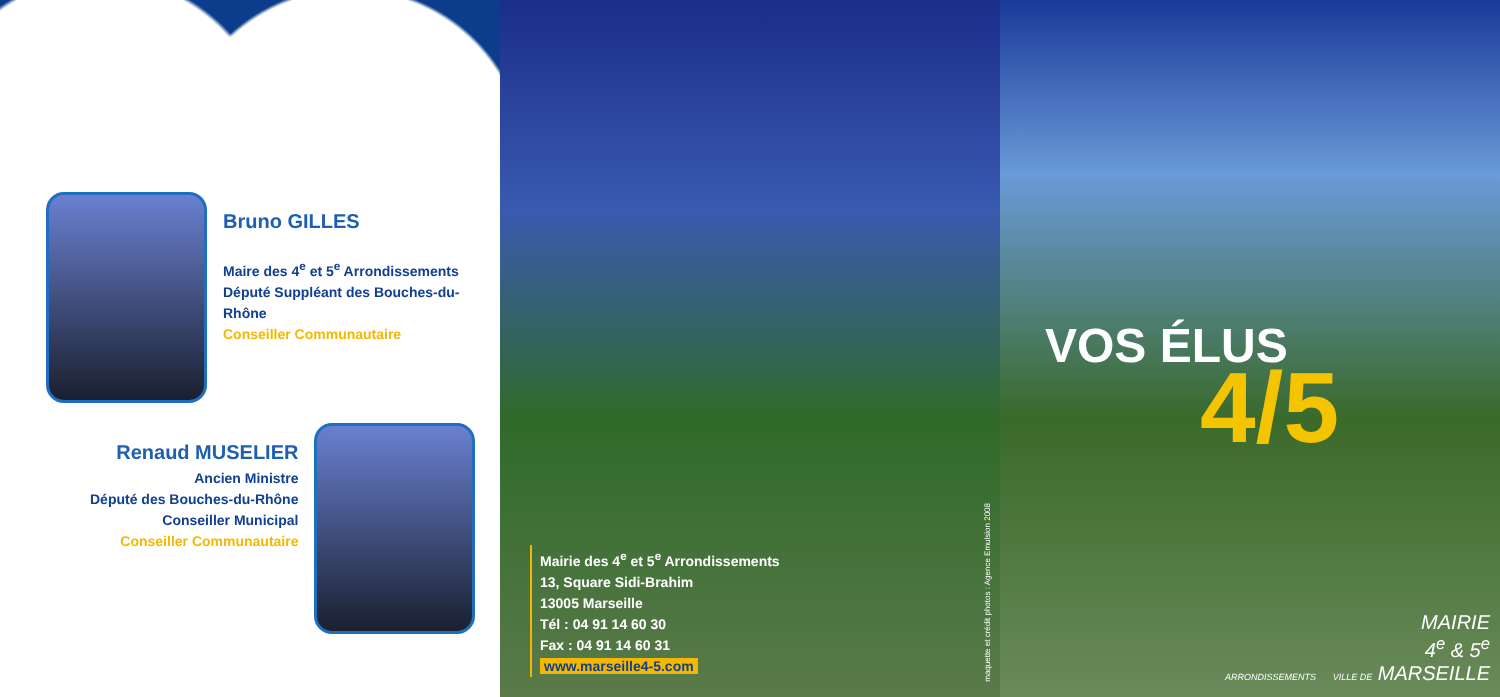Bruno GILLES
Maire des 4<sup>e</sup> et 5<sup>e</sup> Arrondissements
Député Suppléant des Bouches-du-Rhône
Conseiller Communautaire
Renaud MUSELIER
Ancien Ministre
Député des Bouches-du-Rhône
Conseiller Municipal
Conseiller Communautaire
Mairie des 4<sup>e</sup> et 5<sup>e</sup> Arrondissements
13, Square Sidi-Brahim
13005 Marseille
Tél : 04 91 14 60 30
Fax : 04 91 14 60 31
www.marseille4-5.com
maquette et crédit photos : Agence Emulsion 2008
VOS ÉLUS
4/5
MAIRIE
4<sup>e</sup> & 5<sup>e</sup>
ARRONDISSEMENTS VILLE DE MARSEILLE